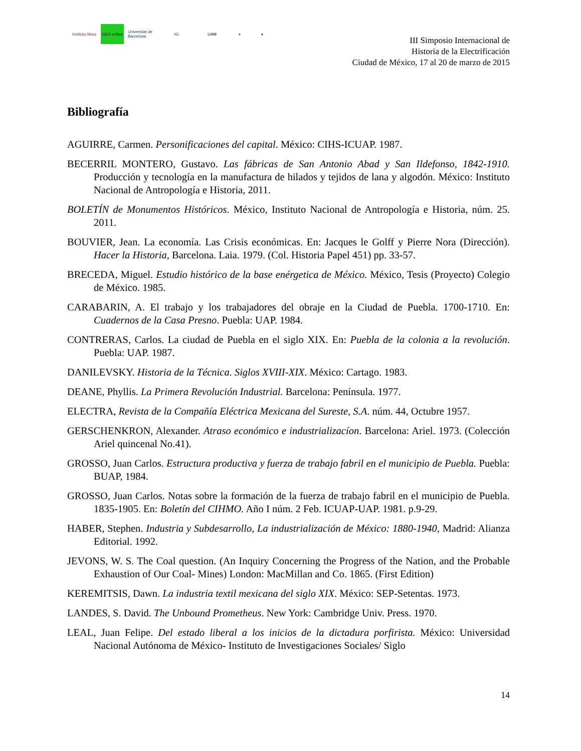Instituto Mora
GEO crítica
Universitat de Barcelona
IG UAM ● ●
III Simposio Internacional de
Historia de la Electrificación
Ciudad de México, 17 al 20 de marzo de 2015
Bibliografía
AGUIRRE, Carmen. Personificaciones del capital. México: CIHS-ICUAP. 1987.
BECERRIL MONTERO, Gustavo. Las fábricas de San Antonio Abad y San Ildefonso, 1842-1910. Producción y tecnología en la manufactura de hilados y tejidos de lana y algodón. México: Instituto Nacional de Antropología e Historia, 2011.
BOLETÍN de Monumentos Históricos. México, Instituto Nacional de Antropología e Historia, núm. 25. 2011.
BOUVIER, Jean. La economía. Las Crisis económicas. En: Jacques le Golff y Pierre Nora (Dirección). Hacer la Historia, Barcelona. Laia. 1979. (Col. Historia Papel 451) pp. 33-57.
BRECEDA, Miguel. Estudio histórico de la base enérgetica de México. México, Tesis (Proyecto) Colegio de México. 1985.
CARABARIN, A. El trabajo y los trabajadores del obraje en la Ciudad de Puebla. 1700-1710. En: Cuadernos de la Casa Presno. Puebla: UAP. 1984.
CONTRERAS, Carlos. La ciudad de Puebla en el siglo XIX. En: Puebla de la colonia a la revolución. Puebla: UAP. 1987.
DANILEVSKY. Historia de la Técnica. Siglos XVIII-XIX. México: Cartago. 1983.
DEANE, Phyllis. La Primera Revolución Industrial. Barcelona: Península. 1977.
ELECTRA, Revista de la Compañía Eléctrica Mexicana del Sureste, S.A. núm. 44, Octubre 1957.
GERSCHENKRON, Alexander. Atraso económico e industrializacíon. Barcelona: Ariel. 1973. (Colección Ariel quincenal No.41).
GROSSO, Juan Carlos. Estructura productiva y fuerza de trabajo fabril en el municipio de Puebla. Puebla: BUAP, 1984.
GROSSO, Juan Carlos. Notas sobre la formación de la fuerza de trabajo fabril en el municipio de Puebla. 1835-1905. En: Boletín del CIHMO. Año I núm. 2 Feb. ICUAP-UAP. 1981. p.9-29.
HABER, Stephen. Industria y Subdesarrollo, La industrialización de México: 1880-1940, Madrid: Alianza Editorial. 1992.
JEVONS, W. S. The Coal question. (An Inquiry Concerning the Progress of the Nation, and the Probable Exhaustion of Our Coal- Mines) London: MacMillan and Co. 1865. (First Edition)
KEREMITSIS, Dawn. La industria textil mexicana del siglo XIX. México: SEP-Setentas. 1973.
LANDES, S. David. The Unbound Prometheus. New York: Cambridge Univ. Press. 1970.
LEAL, Juan Felipe. Del estado liberal a los inicios de la dictadura porfirista. México: Universidad Nacional Autónoma de México- Instituto de Investigaciones Sociales/ Siglo
14